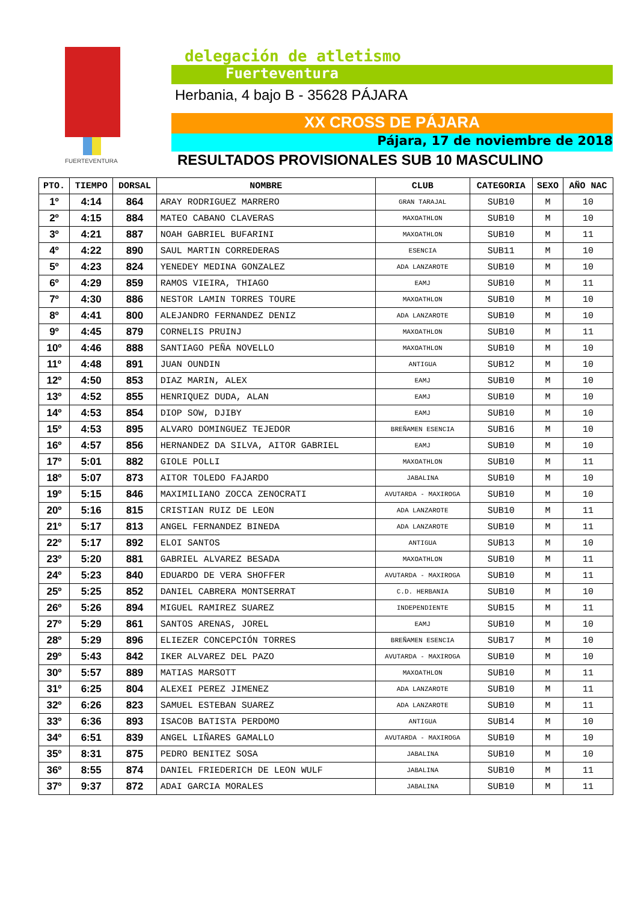FUERTEVENTURA
delegación de atletismo
Fuerteventura
Herbania, 4 bajo B - 35628 PÁJARA
XX CROSS DE PÁJARA
Pájara, 17 de noviembre de 2018
RESULTADOS PROVISIONALES SUB 10 MASCULINO
| PTO. | TIEMPO | DORSAL | NOMBRE | CLUB | CATEGORIA | SEXO | AÑO NAC |
| --- | --- | --- | --- | --- | --- | --- | --- |
| 1º | 4:14 | 864 | ARAY RODRIGUEZ MARRERO | GRAN TARAJAL | SUB10 | M | 10 |
| 2º | 4:15 | 884 | MATEO CABANO CLAVERAS | MAXOATHLON | SUB10 | M | 10 |
| 3º | 4:21 | 887 | NOAH GABRIEL BUFARINI | MAXOATHLON | SUB10 | M | 11 |
| 4º | 4:22 | 890 | SAUL MARTIN CORREDERAS | ESENCIA | SUB11 | M | 10 |
| 5º | 4:23 | 824 | YENEDEY MEDINA GONZALEZ | ADA LANZAROTE | SUB10 | M | 10 |
| 6º | 4:29 | 859 | RAMOS VIEIRA, THIAGO | EAMJ | SUB10 | M | 11 |
| 7º | 4:30 | 886 | NESTOR LAMIN TORRES TOURE | MAXOATHLON | SUB10 | M | 10 |
| 8º | 4:41 | 800 | ALEJANDRO FERNANDEZ DENIZ | ADA LANZAROTE | SUB10 | M | 10 |
| 9º | 4:45 | 879 | CORNELIS PRUINJ | MAXOATHLON | SUB10 | M | 11 |
| 10º | 4:46 | 888 | SANTIAGO PEÑA NOVELLO | MAXOATHLON | SUB10 | M | 10 |
| 11º | 4:48 | 891 | JUAN OUNDIN | ANTIGUA | SUB12 | M | 10 |
| 12º | 4:50 | 853 | DIAZ MARIN, ALEX | EAMJ | SUB10 | M | 10 |
| 13º | 4:52 | 855 | HENRIQUEZ DUDA, ALAN | EAMJ | SUB10 | M | 10 |
| 14º | 4:53 | 854 | DIOP SOW, DJIBY | EAMJ | SUB10 | M | 10 |
| 15º | 4:53 | 895 | ALVARO DOMINGUEZ TEJEDOR | BREÑAMEN ESENCIA | SUB16 | M | 10 |
| 16º | 4:57 | 856 | HERNANDEZ DA SILVA, AITOR GABRIEL | EAMJ | SUB10 | M | 10 |
| 17º | 5:01 | 882 | GIOLE POLLI | MAXOATHLON | SUB10 | M | 11 |
| 18º | 5:07 | 873 | AITOR TOLEDO FAJARDO | JABALINA | SUB10 | M | 10 |
| 19º | 5:15 | 846 | MAXIMILIANO ZOCCA ZENOCRATI | AVUTARDA - MAXIROGA | SUB10 | M | 10 |
| 20º | 5:16 | 815 | CRISTIAN RUIZ DE LEON | ADA LANZAROTE | SUB10 | M | 11 |
| 21º | 5:17 | 813 | ANGEL FERNANDEZ BINEDA | ADA LANZAROTE | SUB10 | M | 11 |
| 22º | 5:17 | 892 | ELOI SANTOS | ANTIGUA | SUB13 | M | 10 |
| 23º | 5:20 | 881 | GABRIEL ALVAREZ BESADA | MAXOATHLON | SUB10 | M | 11 |
| 24º | 5:23 | 840 | EDUARDO DE VERA SHOFFER | AVUTARDA - MAXIROGA | SUB10 | M | 11 |
| 25º | 5:25 | 852 | DANIEL CABRERA MONTSERRAT | C.D. HERBANIA | SUB10 | M | 10 |
| 26º | 5:26 | 894 | MIGUEL RAMIREZ SUAREZ | INDEPENDIENTE | SUB15 | M | 11 |
| 27º | 5:29 | 861 | SANTOS ARENAS, JOREL | EAMJ | SUB10 | M | 10 |
| 28º | 5:29 | 896 | ELIEZER CONCEPCIÓN TORRES | BREÑAMEN ESENCIA | SUB17 | M | 10 |
| 29º | 5:43 | 842 | IKER ALVAREZ DEL PAZO | AVUTARDA - MAXIROGA | SUB10 | M | 10 |
| 30º | 5:57 | 889 | MATIAS MARSOTT | MAXOATHLON | SUB10 | M | 11 |
| 31º | 6:25 | 804 | ALEXEI PEREZ JIMENEZ | ADA LANZAROTE | SUB10 | M | 11 |
| 32º | 6:26 | 823 | SAMUEL ESTEBAN SUAREZ | ADA LANZAROTE | SUB10 | M | 11 |
| 33º | 6:36 | 893 | ISACOB BATISTA PERDOMO | ANTIGUA | SUB14 | M | 10 |
| 34º | 6:51 | 839 | ANGEL LIÑARES GAMALLO | AVUTARDA - MAXIROGA | SUB10 | M | 10 |
| 35º | 8:31 | 875 | PEDRO BENITEZ SOSA | JABALINA | SUB10 | M | 10 |
| 36º | 8:55 | 874 | DANIEL FRIEDERICH DE LEON WULF | JABALINA | SUB10 | M | 11 |
| 37º | 9:37 | 872 | ADAI GARCIA MORALES | JABALINA | SUB10 | M | 11 |